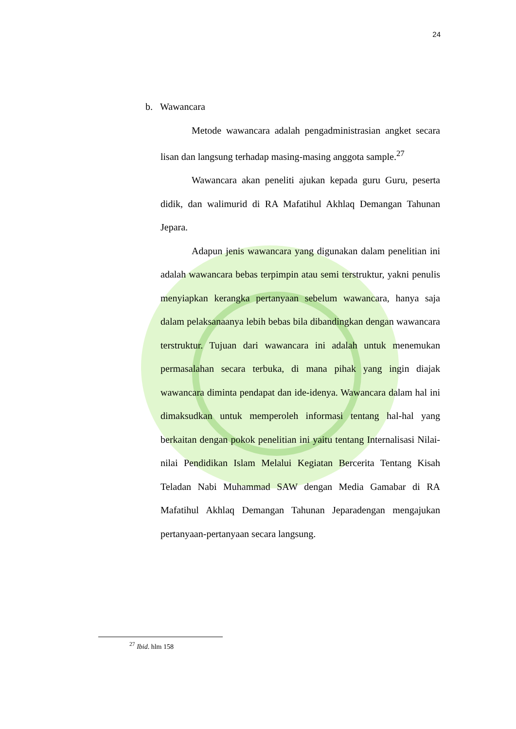24
b. Wawancara
Metode wawancara adalah pengadministrasian angket secara lisan dan langsung terhadap masing-masing anggota sample.<sup>27</sup>
Wawancara akan peneliti ajukan kepada guru Guru, peserta didik, dan walimurid di RA Mafatihul Akhlaq Demangan Tahunan Jepara.
Adapun jenis wawancara yang digunakan dalam penelitian ini adalah wawancara bebas terpimpin atau semi terstruktur, yakni penulis menyiapkan kerangka pertanyaan sebelum wawancara, hanya saja dalam pelaksanaanya lebih bebas bila dibandingkan dengan wawancara terstruktur. Tujuan dari wawancara ini adalah untuk menemukan permasalahan secara terbuka, di mana pihak yang ingin diajak wawancara diminta pendapat dan ide-idenya. Wawancara dalam hal ini dimaksudkan untuk memperoleh informasi tentang hal-hal yang berkaitan dengan pokok penelitian ini yaitu tentang Internalisasi Nilai-nilai Pendidikan Islam Melalui Kegiatan Bercerita Tentang Kisah Teladan Nabi Muhammad SAW dengan Media Gamabar di RA Mafatihul Akhlaq Demangan Tahunan Jeparadengan mengajukan pertanyaan-pertanyaan secara langsung.
<sup>27</sup> Ibid. hlm 158